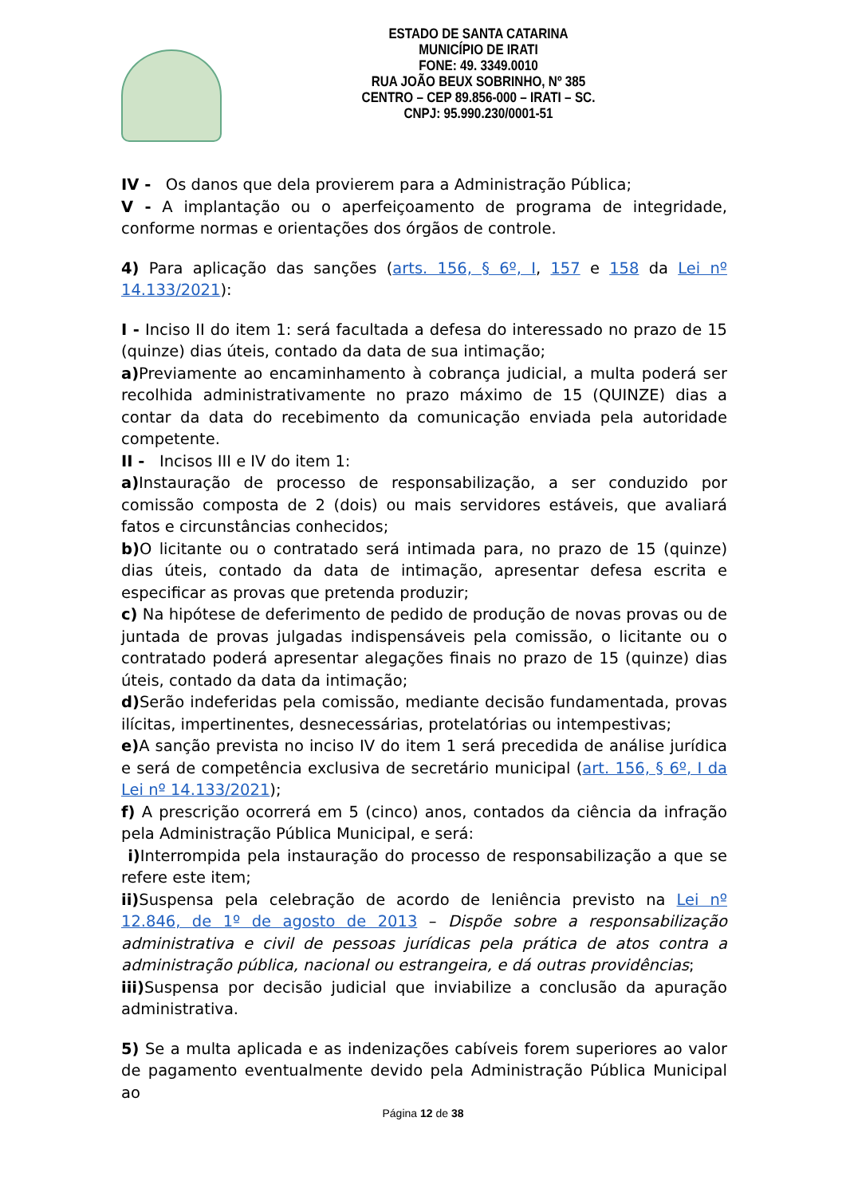ESTADO DE SANTA CATARINA
MUNICÍPIO DE IRATI
FONE: 49. 3349.0010
RUA JOÃO BEUX SOBRINHO, Nº 385
CENTRO – CEP 89.856-000 – IRATI – SC.
CNPJ: 95.990.230/0001-51
IV - Os danos que dela provierem para a Administração Pública;
V - A implantação ou o aperfeiçoamento de programa de integridade, conforme normas e orientações dos órgãos de controle.
4) Para aplicação das sanções (arts. 156, § 6º, I, 157 e 158 da Lei nº 14.133/2021):
I - Inciso II do item 1: será facultada a defesa do interessado no prazo de 15 (quinze) dias úteis, contado da data de sua intimação;
a) Previamente ao encaminhamento à cobrança judicial, a multa poderá ser recolhida administrativamente no prazo máximo de 15 (QUINZE) dias a contar da data do recebimento da comunicação enviada pela autoridade competente.
II - Incisos III e IV do item 1:
a) Instauração de processo de responsabilização, a ser conduzido por comissão composta de 2 (dois) ou mais servidores estáveis, que avaliará fatos e circunstâncias conhecidos;
b) O licitante ou o contratado será intimada para, no prazo de 15 (quinze) dias úteis, contado da data de intimação, apresentar defesa escrita e especificar as provas que pretenda produzir;
c) Na hipótese de deferimento de pedido de produção de novas provas ou de juntada de provas julgadas indispensáveis pela comissão, o licitante ou o contratado poderá apresentar alegações finais no prazo de 15 (quinze) dias úteis, contado da data da intimação;
d) Serão indeferidas pela comissão, mediante decisão fundamentada, provas ilícitas, impertinentes, desnecessárias, protelatórias ou intempestivas;
e) A sanção prevista no inciso IV do item 1 será precedida de análise jurídica e será de competência exclusiva de secretário municipal (art. 156, § 6º, I da Lei nº 14.133/2021);
f) A prescrição ocorrerá em 5 (cinco) anos, contados da ciência da infração pela Administração Pública Municipal, e será:
i) Interrompida pela instauração do processo de responsabilização a que se refere este item;
ii) Suspensa pela celebração de acordo de leniência previsto na Lei nº 12.846, de 1º de agosto de 2013 – Dispõe sobre a responsabilização administrativa e civil de pessoas jurídicas pela prática de atos contra a administração pública, nacional ou estrangeira, e dá outras providências;
iii) Suspensa por decisão judicial que inviabilize a conclusão da apuração administrativa.
5) Se a multa aplicada e as indenizações cabíveis forem superiores ao valor de pagamento eventualmente devido pela Administração Pública Municipal ao
Página 12 de 38